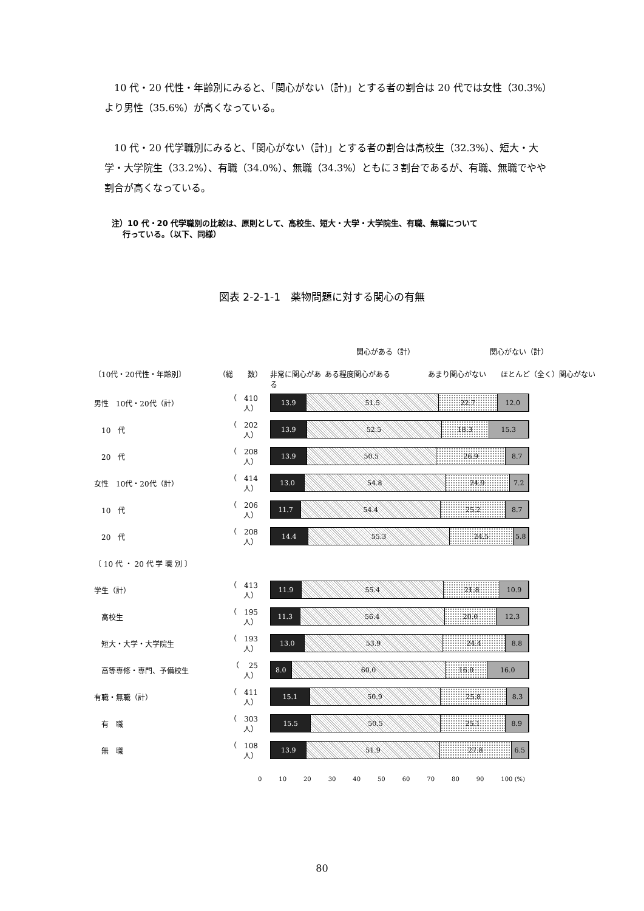10 代・20 代性・年齢別にみると、「関心がない（計)」とする者の割合は 20 代では女性（30.3%）より男性（35.6%）が高くなっている。
10 代・20 代学職別にみると、「関心がない（計)」とする者の割合は高校生（32.3%）、短大・大学・大学院生（33.2%）、有職（34.0%）、無職（34.3%）ともに３割台であるが、有職、無職でやや割合が高くなっている。
注）10 代・20 代学職別の比較は、原則として、高校生、短大・大学・大学院生、有職、無職について
　 行っている。（以下、同様）
図表 2-2-1-1　薬物問題に対する関心の有無
関心がある（計） 関心がない（計）
〔10代・20代性・年齢別〕 （総　　数） 非常に関心がある ある程度関心がある あまり関心がない ほとんど（全く）関心がない
男性　10代・20代（計） （　410人）
13.9 51.5 22.7 12.0
　10　代 （　202人）
13.9 52.5 18.3 15.3
　20　代 （　208人）
13.9 50.5 26.9 8.7
女性　10代・20代（計） （　414人）
13.0 54.8 24.9 7.2
　10　代 （　206人）
11.7 54.4 25.2 8.7
　20　代 （　208人）
14.4 55.3 24.5 5.8
〔 10 代 ・ 20 代 学 職 別 〕
学生（計） （　413人）
11.9 55.4 21.8 10.9
　高校生 （　195人）
11.3 56.4 20.0 12.3
　短大・大学・大学院生 （　193人）
13.0 53.9 24.4 8.8
　高等専修・専門、予備校生 （　 25人）
8.0 60.0 16.0 16.0
有職・無職（計） （　411人）
15.1 50.9 25.8 8.3
　有　職 （　303人）
15.5 50.5 25.1 8.9
　無　職 （　108人）
13.9 51.9 27.8 6.5
0 10 20 30 40 50 60 70 80 90 100 (%)
80